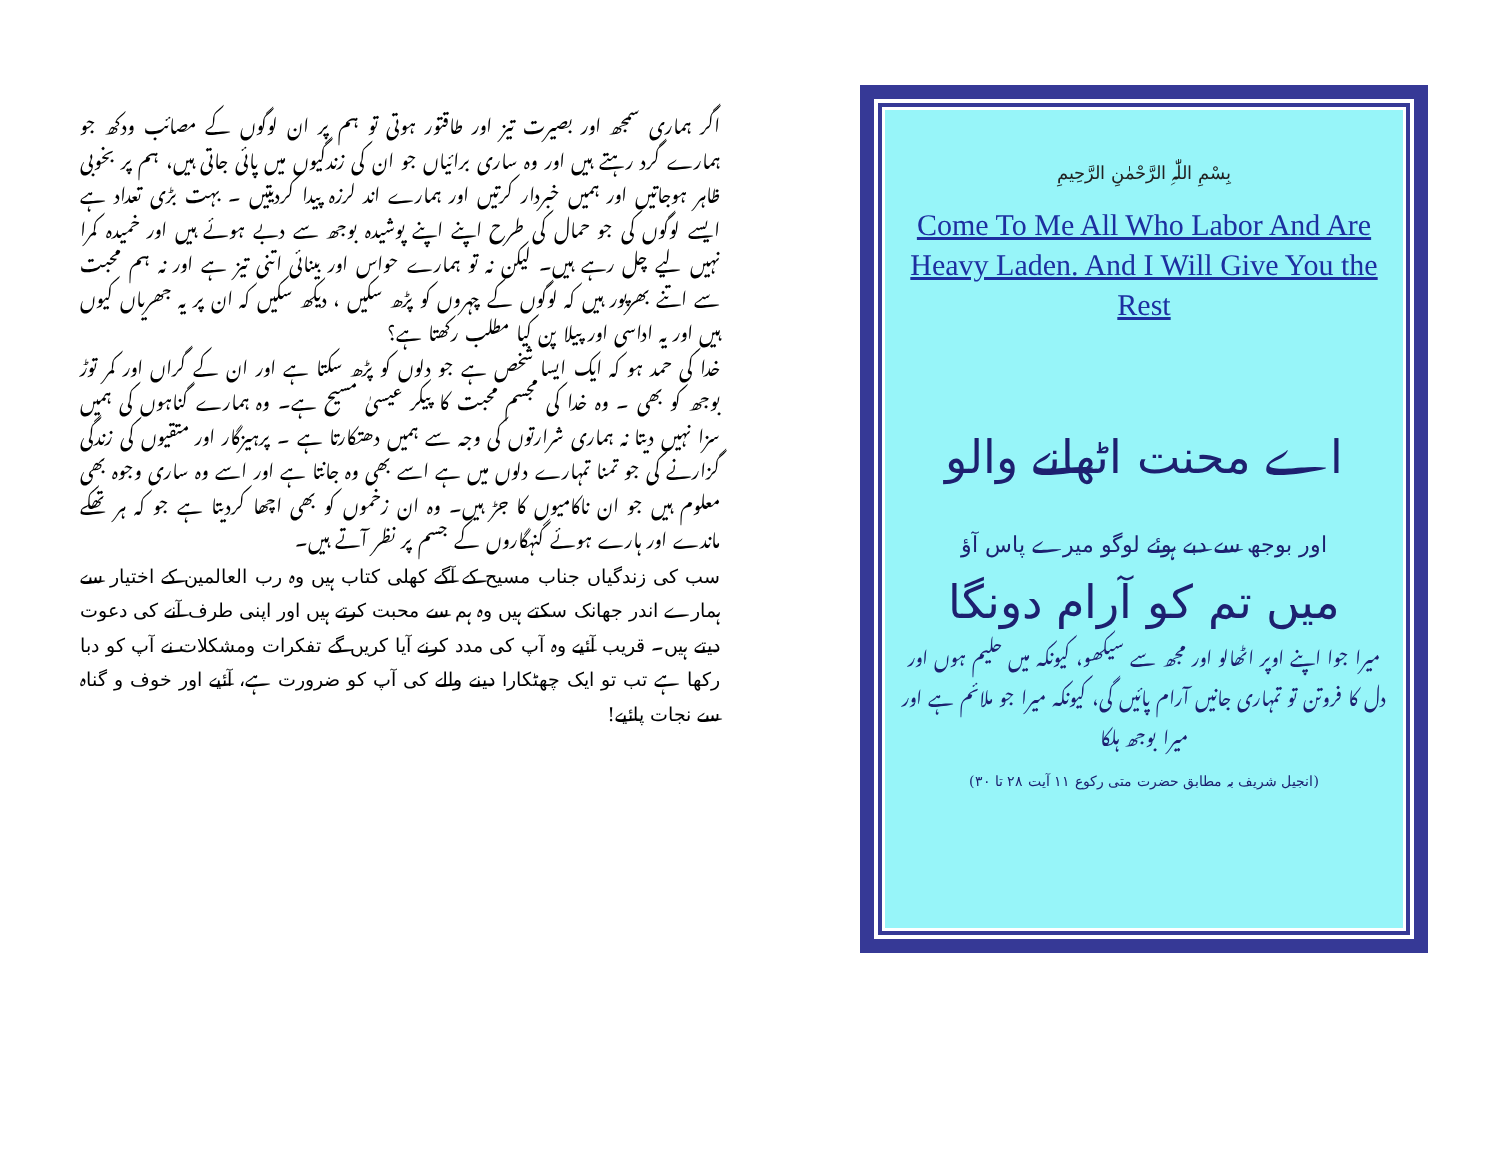اگر ہماری سمجھ اور بصیرت تیز اور طاقتور ہوتی تو ہم پر ان لوگوں کے مصائب ودکھ جو ہمارے گرد رہتے ہیں اور وہ ساری برائیاں جو ان کی زندگیوں میں پائی جاتی ہیں، ہم پر بخوبی ظاہر ہوجاتیں اور ہمیں خبردار کرتیں اور ہمارے اند لرزہ پیدا کردیتیں ۔ بہت بڑی تعداد ہے ایسے لوگوں کی جو حمال کی طرح اپنے اپنے پوشیدہ بوجھ سے دبے ہوئے ہیں اور خمیدہ کمرا نہیں لیے چل رہے ہیں۔ لیکن نہ تو ہمارے حواس اور بینائی اتنی تیز ہے اور نہ ہم محبت سے اتنے بھرپور ہیں کہ لوگوں کے چہروں کو پڑھ سکیں ، دیکھ سکیں کہ ان پر یہ جھریاں کیوں ہیں اور یہ اداسی اور پیلا پن کیا مطلب رکھتا ہے؟
خدا کی حمد ہو کہ ایک ایسا شخص ہے جو دلوں کو پڑھ سکتا ہے اور ان کے گراں اور کمر توڑ بوجھ کو بھی ۔ وہ خدا کی مجسم محبت کا پیکر عیسیٰ مسیح ہے۔ وہ ہمارے گناہوں کی ہمیں سزا نہیں دیتا نہ ہماری شرارتوں کی وجہ سے ہمیں دھتکارتا ہے ۔ پرہیزگار اور متقیوں کی زندگی گزارنے کی جو تمنا تمہارے دلوں میں ہے اسے بھی وہ جانتا ہے اور اسے وہ ساری وجوہ بھی معلوم ہیں جو ان ناکامیوں کا جڑ ہیں۔ وہ ان زخموں کو بھی اچھا کردیتا ہے جو کہ ہر تھکے ماندے اور ہارے ہوئے گنہگاروں کے جسم پر نظر آتے ہیں۔
سب کی زندگیاں جناب مسیح کے آگے کھلی کتاب ہیں وہ رب العالمین کے اختیار سے ہمارے اندر جھانک سکتے ہیں وہ ہم سے محبت کرتے ہیں اور اپنی طرف آنے کی دعوت دیتے ہیں۔ قریب آئیے وہ آپ کی مدد کرنے آیا کریں گے تفکرات ومشکلات نے آپ کو دبا رکھا ہے تب تو ایک چھٹکارا دینے والے کی آپ کو ضرورت ہے، آئیے اور خوف و گناہ سے نجات پائیے!
بِسْمِ اللّٰہِ الرَّحْمٰنِ الرَّحِیمِ
Come To Me All Who Labor And Are Heavy Laden. And I Will Give You the Rest
اے محنت اٹھانے والو
اور بوجھ سے دبے ہوئے لوگو میرے پاس آؤ
میں تم کو آرام دونگا
میرا جوا اپنے اوپر اٹھالو اور مجھ سے سیکھو، کیونکہ میں حلیم ہوں اور دل کا فروتن تو تمہاری جانیں آرام پائیں گی، کیونکہ میرا جو ملائم ہے اور میرا بوجھ ہلکا
(انجیل شریف بہ مطابق حضرت متی رکوع ۱۱ آیت ۲۸ تا ۳۰)